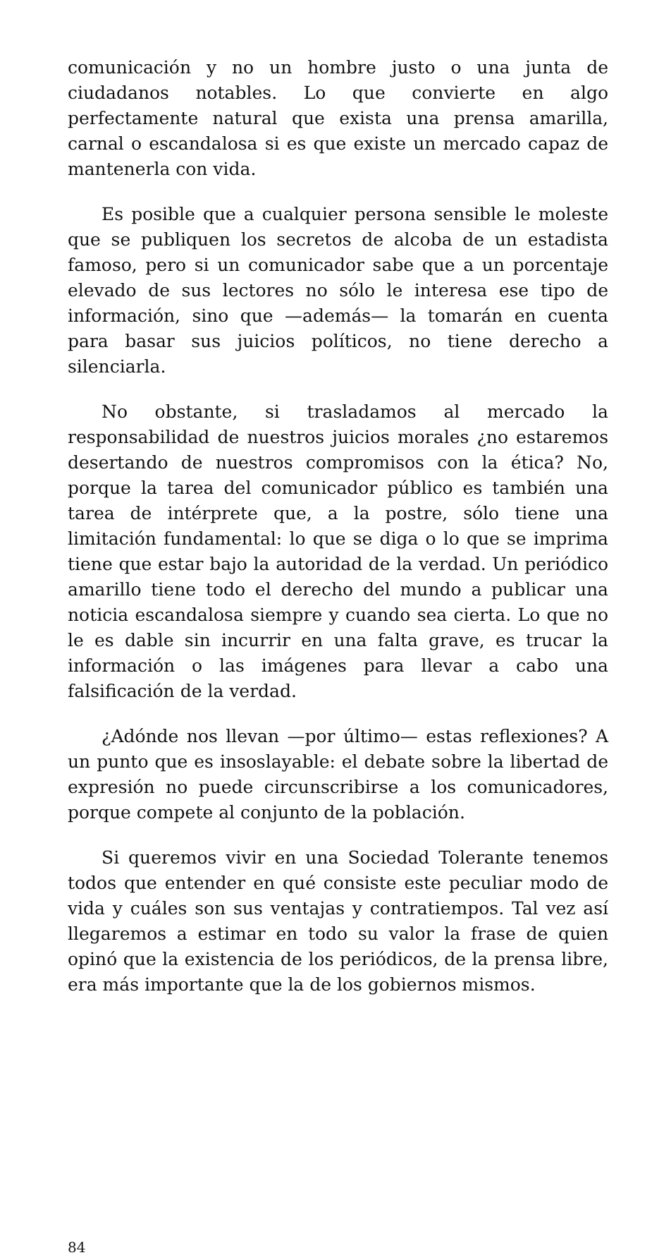comunicación y no un hombre justo o una junta de ciudadanos notables. Lo que convierte en algo perfectamente natural que exista una prensa amarilla, carnal o escandalosa si es que existe un mercado capaz de mantenerla con vida.
Es posible que a cualquier persona sensible le moleste que se publiquen los secretos de alcoba de un estadista famoso, pero si un comunicador sabe que a un porcentaje elevado de sus lectores no sólo le interesa ese tipo de información, sino que —además— la tomarán en cuenta para basar sus juicios políticos, no tiene derecho a silenciarla.
No obstante, si trasladamos al mercado la responsabilidad de nuestros juicios morales ¿no estaremos desertando de nuestros compromisos con la ética? No, porque la tarea del comunicador público es también una tarea de intérprete que, a la postre, sólo tiene una limitación fundamental: lo que se diga o lo que se imprima tiene que estar bajo la autoridad de la verdad. Un periódico amarillo tiene todo el derecho del mundo a publicar una noticia escandalosa siempre y cuando sea cierta. Lo que no le es dable sin incurrir en una falta grave, es trucar la información o las imágenes para llevar a cabo una falsificación de la verdad.
¿Adónde nos llevan —por último— estas reflexiones? A un punto que es insoslayable: el debate sobre la libertad de expresión no puede circunscribirse a los comunicadores, porque compete al conjunto de la población.
Si queremos vivir en una Sociedad Tolerante tenemos todos que entender en qué consiste este peculiar modo de vida y cuáles son sus ventajas y contratiempos. Tal vez así llegaremos a estimar en todo su valor la frase de quien opinó que la existencia de los periódicos, de la prensa libre, era más importante que la de los gobiernos mismos.
84